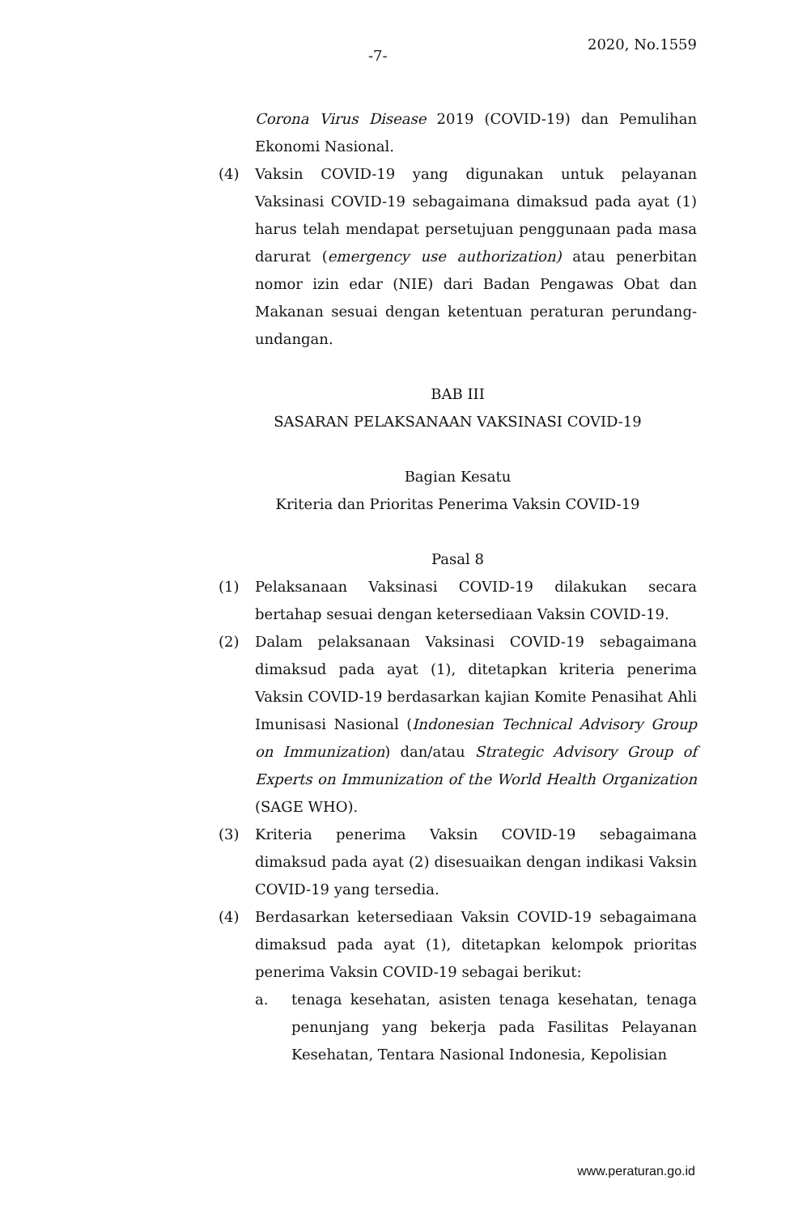-7-
2020, No.1559
Corona Virus Disease 2019 (COVID-19) dan Pemulihan Ekonomi Nasional.
(4) Vaksin COVID-19 yang digunakan untuk pelayanan Vaksinasi COVID-19 sebagaimana dimaksud pada ayat (1) harus telah mendapat persetujuan penggunaan pada masa darurat (emergency use authorization) atau penerbitan nomor izin edar (NIE) dari Badan Pengawas Obat dan Makanan sesuai dengan ketentuan peraturan perundang-undangan.
BAB III
SASARAN PELAKSANAAN VAKSINASI COVID-19
Bagian Kesatu
Kriteria dan Prioritas Penerima Vaksin COVID-19
Pasal 8
(1) Pelaksanaan Vaksinasi COVID-19 dilakukan secara bertahap sesuai dengan ketersediaan Vaksin COVID-19.
(2) Dalam pelaksanaan Vaksinasi COVID-19 sebagaimana dimaksud pada ayat (1), ditetapkan kriteria penerima Vaksin COVID-19 berdasarkan kajian Komite Penasihat Ahli Imunisasi Nasional (Indonesian Technical Advisory Group on Immunization) dan/atau Strategic Advisory Group of Experts on Immunization of the World Health Organization (SAGE WHO).
(3) Kriteria penerima Vaksin COVID-19 sebagaimana dimaksud pada ayat (2) disesuaikan dengan indikasi Vaksin COVID-19 yang tersedia.
(4) Berdasarkan ketersediaan Vaksin COVID-19 sebagaimana dimaksud pada ayat (1), ditetapkan kelompok prioritas penerima Vaksin COVID-19 sebagai berikut:
a. tenaga kesehatan, asisten tenaga kesehatan, tenaga penunjang yang bekerja pada Fasilitas Pelayanan Kesehatan, Tentara Nasional Indonesia, Kepolisian
www.peraturan.go.id